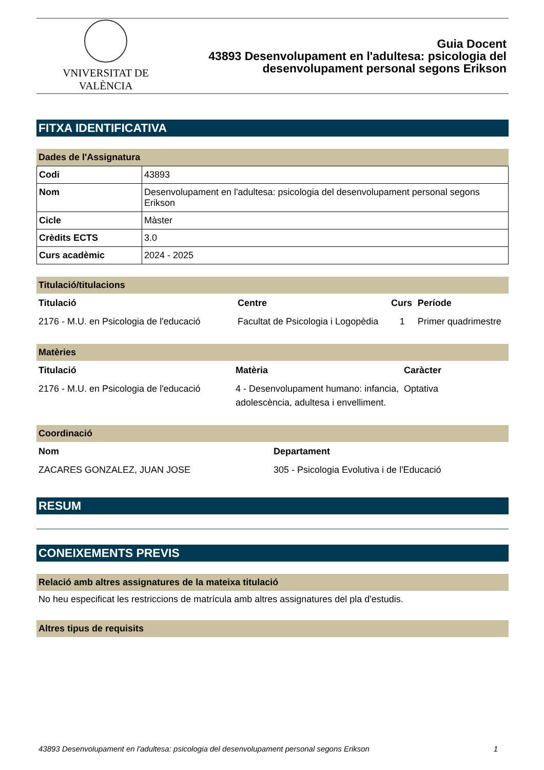VNIVERSITAT DE VALÈNCIA
Guia Docent
43893 Desenvolupament en l'adultesa: psicologia del
desenvolupament personal segons Erikson
FITXA IDENTIFICATIVA
Dades de l'Assignatura
| Codi | 43893 |
| Nom | Desenvolupament en l'adultesa: psicologia del desenvolupament personal segons Erikson |
| Cicle | Màster |
| Crèdits ECTS | 3.0 |
| Curs acadèmic | 2024 - 2025 |
Titulació/titulacions
| Titulació | Centre | Curs | Període |
| --- | --- | --- | --- |
| 2176 - M.U. en Psicologia de l'educació | Facultat de Psicologia i Logopèdia | 1 | Primer quadrimestre |
Matèries
| Titulació | Matèria | Caràcter |
| --- | --- | --- |
| 2176 - M.U. en Psicologia de l'educació | 4 - Desenvolupament humano: infancia, adolescència, adultesa i envelliment. | Optativa |
Coordinació
| Nom | Departament |
| --- | --- |
| ZACARES GONZALEZ, JUAN JOSE | 305 - Psicologia Evolutiva i de l'Educació |
RESUM
CONEIXEMENTS PREVIS
Relació amb altres assignatures de la mateixa titulació
No heu especificat les restriccions de matrícula amb altres assignatures del pla d'estudis.
Altres tipus de requisits
43893 Desenvolupament en l'adultesa: psicologia del desenvolupament personal segons Erikson 1